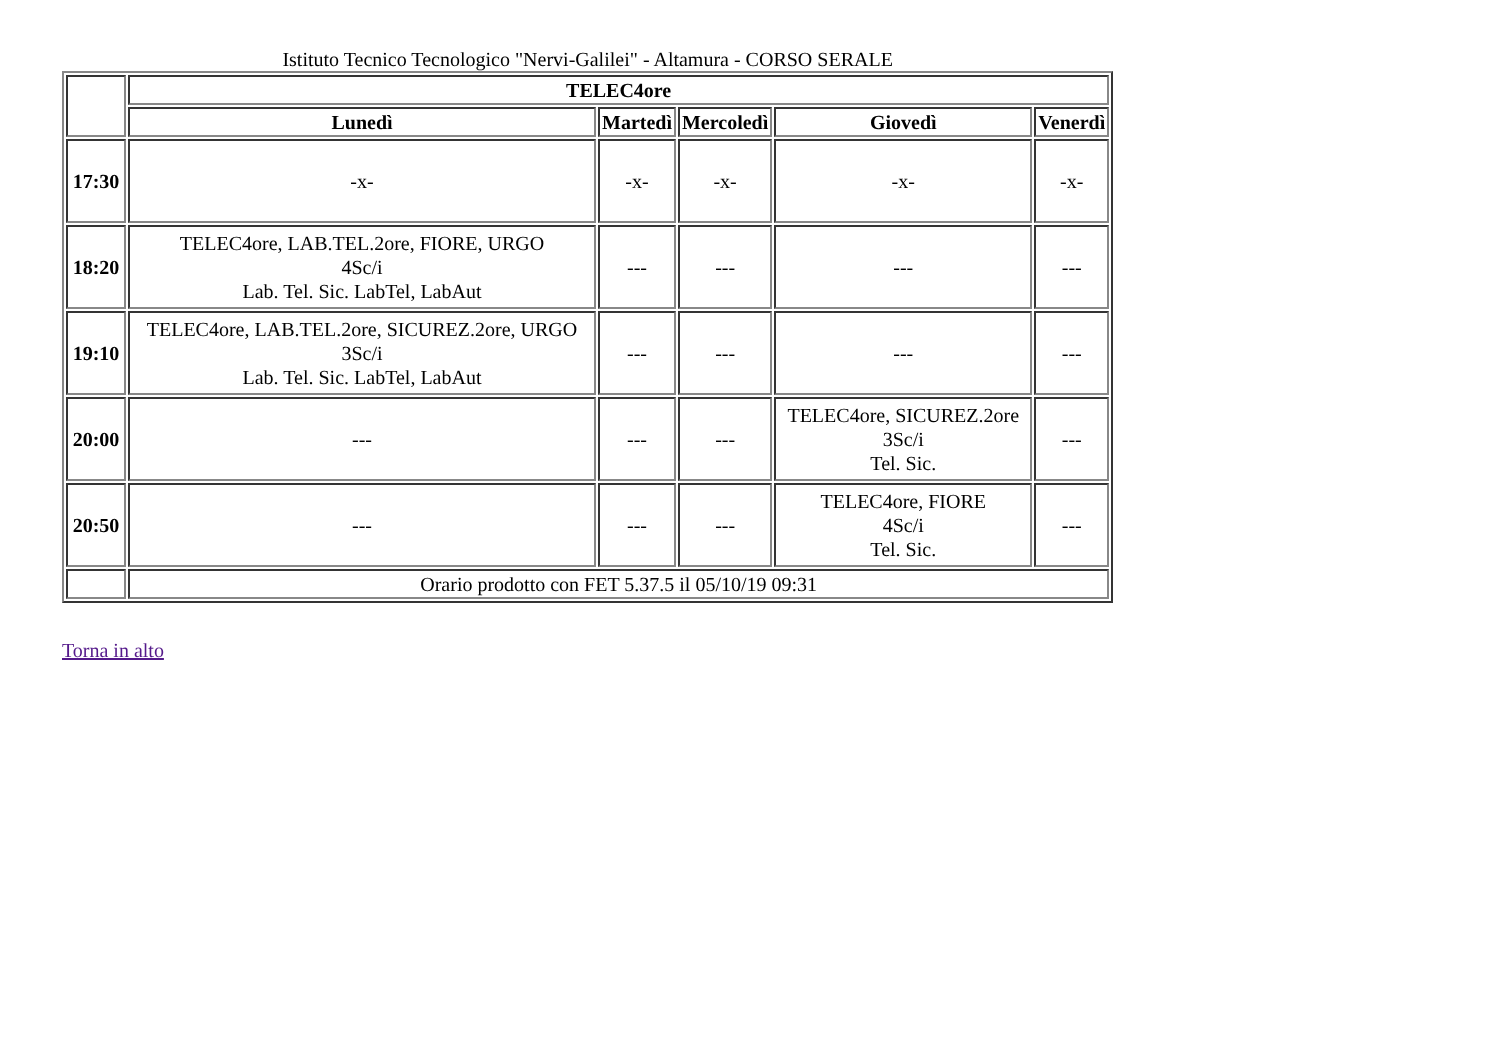Istituto Tecnico Tecnologico "Nervi-Galilei" - Altamura - CORSO SERALE
| | TELEC4ore | | | | |
| --- | --- | --- | --- | --- | --- |
| | Lunedì | Martedì | Mercoledì | Giovedì | Venerdì |
| 17:30 | -x- | -x- | -x- | -x- | -x- |
| 18:20 | TELEC4ore, LAB.TEL.2ore, FIORE, URGO 4Sc/i Lab. Tel. Sic. LabTel, LabAut | --- | --- | --- | --- |
| 19:10 | TELEC4ore, LAB.TEL.2ore, SICUREZ.2ore, URGO 3Sc/i Lab. Tel. Sic. LabTel, LabAut | --- | --- | --- | --- |
| 20:00 | --- | --- | --- | TELEC4ore, SICUREZ.2ore 3Sc/i Tel. Sic. | --- |
| 20:50 | --- | --- | --- | TELEC4ore, FIORE 4Sc/i Tel. Sic. | --- |
| | Orario prodotto con FET 5.37.5 il 05/10/19 09:31 | | | | |
Torna in alto